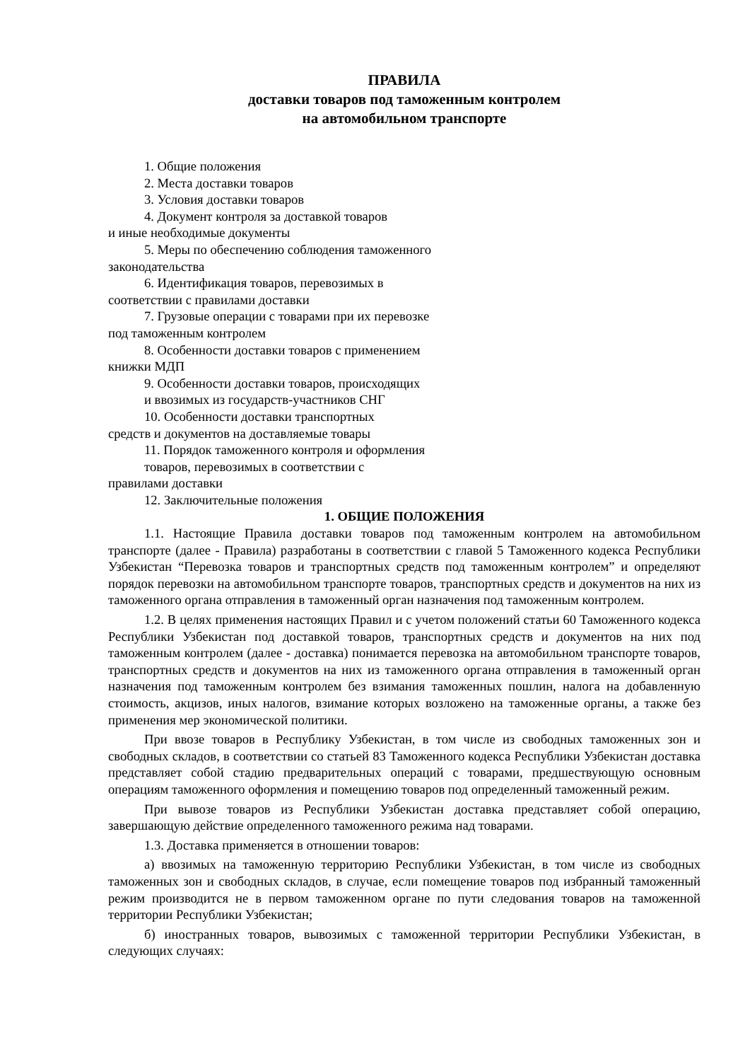ПРАВИЛА
доставки товаров под таможенным контролем
на автомобильном транспорте
1. Общие положения
2. Места доставки товаров
3. Условия доставки товаров
4. Документ контроля за доставкой товаров
и иные необходимые документы
5. Меры по обеспечению соблюдения таможенного
законодательства
6. Идентификация товаров, перевозимых в
соответствии с правилами доставки
7. Грузовые операции с товарами при их перевозке
под таможенным контролем
8. Особенности доставки товаров с применением
книжки МДП
9. Особенности доставки товаров, происходящих
и ввозимых из государств-участников СНГ
10. Особенности доставки транспортных
средств и документов на доставляемые товары
11. Порядок таможенного контроля и оформления
товаров, перевозимых в соответствии с
правилами доставки
12. Заключительные положения
1. ОБЩИЕ ПОЛОЖЕНИЯ
1.1. Настоящие Правила доставки товаров под таможенным контролем на автомобильном транспорте (далее - Правила) разработаны в соответствии с главой 5 Таможенного кодекса Республики Узбекистан “Перевозка товаров и транспортных средств под таможенным контролем” и определяют порядок перевозки на автомобильном транспорте товаров, транспортных средств и документов на них из таможенного органа отправления в таможенный орган назначения под таможенным контролем.
1.2. В целях применения настоящих Правил и с учетом положений статьи 60 Таможенного кодекса Республики Узбекистан под доставкой товаров, транспортных средств и документов на них под таможенным контролем (далее - доставка) понимается перевозка на автомобильном транспорте товаров, транспортных средств и документов на них из таможенного органа отправления в таможенный орган назначения под таможенным контролем без взимания таможенных пошлин, налога на добавленную стоимость, акцизов, иных налогов, взимание которых возложено на таможенные органы, а также без применения мер экономической политики.
При ввозе товаров в Республику Узбекистан, в том числе из свободных таможенных зон и свободных складов, в соответствии со статьей 83 Таможенного кодекса Республики Узбекистан доставка представляет собой стадию предварительных операций с товарами, предшествующую основным операциям таможенного оформления и помещению товаров под определенный таможенный режим.
При вывозе товаров из Республики Узбекистан доставка представляет собой операцию, завершающую действие определенного таможенного режима над товарами.
1.3. Доставка применяется в отношении товаров:
а) ввозимых на таможенную территорию Республики Узбекистан, в том числе из свободных таможенных зон и свободных складов, в случае, если помещение товаров под избранный таможенный режим производится не в первом таможенном органе по пути следования товаров на таможенной территории Республики Узбекистан;
б) иностранных товаров, вывозимых с таможенной территории Республики Узбекистан, в следующих случаях: